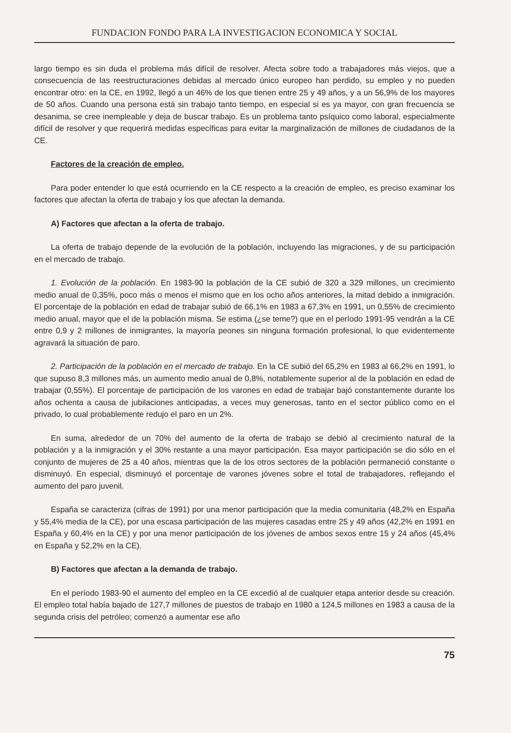FUNDACION FONDO PARA LA INVESTIGACION ECONOMICA Y SOCIAL
largo tiempo es sin duda el problema más difícil de resolver. Afecta sobre todo a trabajadores más viejos, que a consecuencia de las reestructuraciones debidas al mercado único europeo han perdido, su empleo y no pueden encontrar otro: en la CE, en 1992, llegó a un 46% de los que tienen entre 25 y 49 años, y a un 56,9% de los mayores de 50 años. Cuando una persona está sin trabajo tanto tiempo, en especial si es ya mayor, con gran frecuencia se desanima, se cree inempleable y deja de buscar trabajo. Es un problema tanto psíquico como laboral, especialmente difícil de resolver y que requerirá medidas específicas para evitar la marginalización de millones de ciudadanos de la CE.
Factores de la creación de empleo.
Para poder entender lo que está ocurriendo en la CE respecto a la creación de empleo, es preciso examinar los factores que afectan la oferta de trabajo y los que afectan la demanda.
A) Factores que afectan a la oferta de trabajo.
La oferta de trabajo depende de la evolución de la población, incluyendo las migraciones, y de su participación en el mercado de trabajo.
1. Evolución de la población. En 1983-90 la población de la CE subió de 320 a 329 millones, un crecimiento medio anual de 0,35%, poco más o menos el mismo que en los ocho años anteriores, la mitad debido a inmigración. El porcentaje de la población en edad de trabajar subió de 66,1% en 1983 a 67,3% en 1991, un 0,55% de crecimiento medio anual, mayor que el de la población misma. Se estima (¿se teme?) que en el período 1991-95 vendrán a la CE entre 0,9 y 2 millones de inmigrantes, la mayoría peones sin ninguna formación profesional, lo que evidentemente agravará la situación de paro.
2. Participación de la población en el mercado de trabajo. En la CE subió del 65,2% en 1983 al 66,2% en 1991, lo que supuso 8,3 millones más, un aumento medio anual de 0,8%, notablemente superior al de la población en edad de trabajar (0,55%). El porcentaje de participación de los varones en edad de trabajar bajó constantemente durante los años ochenta a causa de jubilaciones anticipadas, a veces muy generosas, tanto en el sector público como en el privado, lo cual probablemente redujo el paro en un 2%.
En suma, alrededor de un 70% del aumento de la oferta de trabajo se debió al crecimiento natural de la población y a la inmigración y el 30% restante a una mayor participación. Esa mayor participación se dio sólo en el conjunto de mujeres de 25 a 40 años, mientras que la de los otros sectores de la población permaneció constante o disminuyó. En especial, disminuyó el porcentaje de varones jóvenes sobre el total de trabajadores, reflejando el aumento del paro juvenil.
España se caracteriza (cifras de 1991) por una menor participación que la media comunitaria (48,2% en España y 55,4% media de la CE), por una escasa participación de las mujeres casadas entre 25 y 49 años (42,2% en 1991 en España y 60,4% en la CE) y por una menor participación de los jóvenes de ambos sexos entre 15 y 24 años (45,4% en España y 52,2% en la CE).
B) Factores que afectan a la demanda de trabajo.
En el período 1983-90 el aumento del empleo en la CE excedió al de cualquier etapa anterior desde su creación. El empleo total había bajado de 127,7 millones de puestos de trabajo en 1980 a 124,5 millones en 1983 a causa de la segunda crisis del petróleo; comenzó a aumentar ese año
75